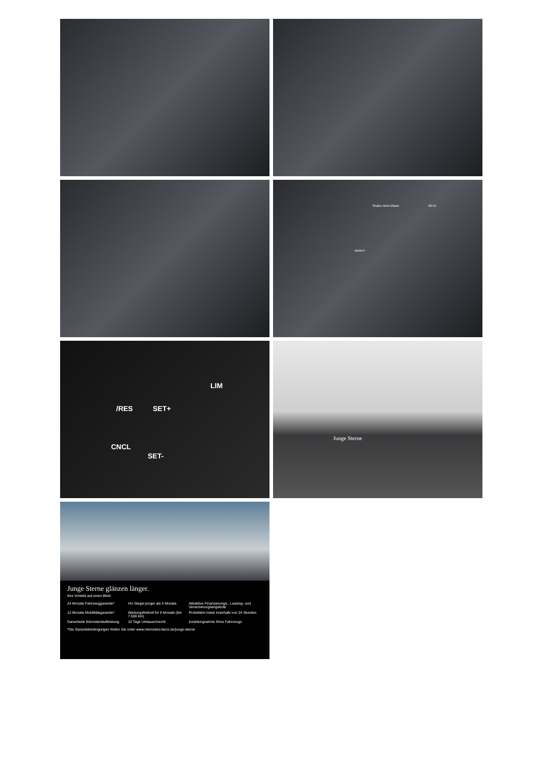Straße nicht erfasst 09:45
Wohin?
LIM
/RES SET+
CNCL
SET-
Junge Sterne
Junge Sterne glänzen länger.
Ihre Vorteile auf einen Blick:
24 Monate Fahrzeuggarantie*
HU-Siegel jünger als 3 Monate
Attraktive Finanzierungs-, Leasing- und Versicherungsangebote
12 Monate Mobilitätsgarantie*
Wartungsfreiheit für 6 Monate (bis 7.500 km)
Probefahrt meist innerhalb von 24 Stunden
Garantierte Kilometerlaufleistung
10 Tage Umtauschrecht
Inzahlungnahme Ihres Fahrzeugs
*Die Garantiebedingungen finden Sie unter www.mercedes-benz.de/junge-sterne